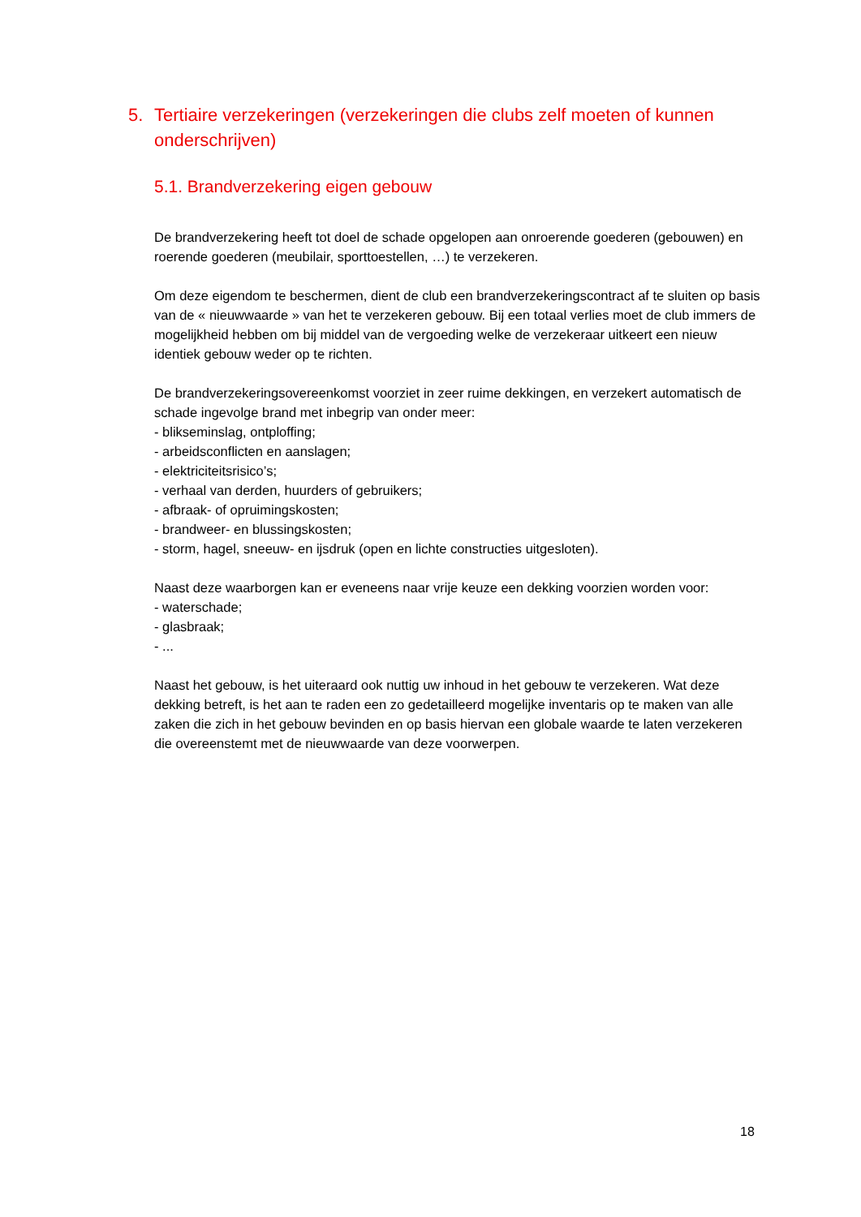5. Tertiaire verzekeringen (verzekeringen die clubs zelf moeten of kunnen onderschrijven)
5.1. Brandverzekering eigen gebouw
De brandverzekering heeft tot doel de schade opgelopen aan onroerende goederen (gebouwen) en roerende goederen (meubilair, sporttoestellen, …) te verzekeren.
Om deze eigendom te beschermen, dient de club een brandverzekeringscontract af te sluiten op basis van de « nieuwwaarde » van het te verzekeren gebouw. Bij een totaal verlies moet de club immers de mogelijkheid hebben om bij middel van de vergoeding welke de verzekeraar uitkeert een nieuw identiek gebouw weder op te richten.
De brandverzekeringsovereenkomst voorziet in zeer ruime dekkingen, en verzekert automatisch de schade ingevolge brand met inbegrip van onder meer:
- blikseminslag, ontploffing;
- arbeidsconflicten en aanslagen;
- elektriciteitsrisico’s;
- verhaal van derden, huurders of gebruikers;
- afbraak- of opruimingskosten;
- brandweer- en blussingskosten;
- storm, hagel, sneeuw- en ijsdruk (open en lichte constructies uitgesloten).
Naast deze waarborgen kan er eveneens naar vrije keuze een dekking voorzien worden voor:
- waterschade;
- glasbraak;
- ...
Naast het gebouw, is het uiteraard ook nuttig uw inhoud in het gebouw te verzekeren. Wat deze dekking betreft, is het aan te raden een zo gedetailleerd mogelijke inventaris op te maken van alle zaken die zich in het gebouw bevinden en op basis hiervan een globale waarde te laten verzekeren die overeenstemt met de nieuwwaarde van deze voorwerpen.
18